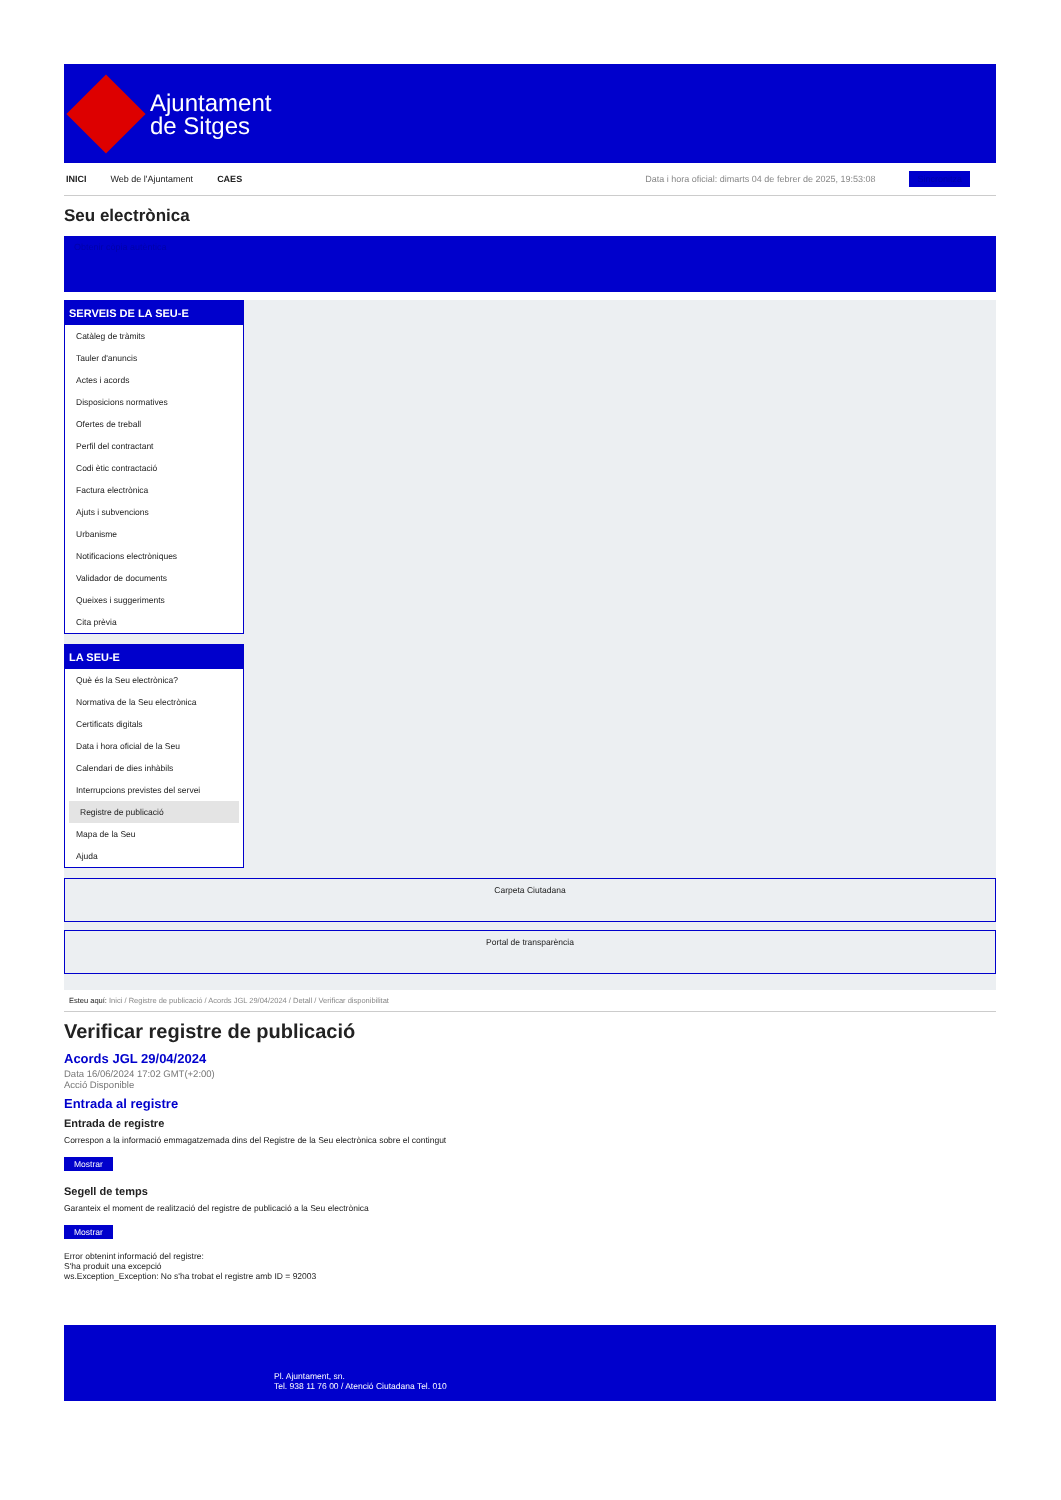Ajuntament
de Sitges
INICI Web de l'Ajuntament CAES Data i hora oficial: dimarts 04 de febrer de 2025, 19:53:08 Sincronitza
Seu electrònica
Obtenir còpia autèntica
SERVEIS DE LA SEU-E
Catàleg de tràmits
Tauler d'anuncis
Actes i acords
Disposicions normatives
Ofertes de treball
Perfil del contractant
Codi ètic contractació
Factura electrònica
Ajuts i subvencions
Urbanisme
Notificacions electròniques
Validador de documents
Queixes i suggeriments
Cita prèvia
LA SEU-E
Què és la Seu electrònica?
Normativa de la Seu electrònica
Certificats digitals
Data i hora oficial de la Seu
Calendari de dies inhàbils
Interrupcions previstes del servei
Registre de publicació
Mapa de la Seu
Ajuda
Carpeta Ciutadana
Portal de transparència
Esteu aquí: Inici / Registre de publicació / Acords JGL 29/04/2024 / Detall / Verificar disponibilitat
Verificar registre de publicació
Acords JGL 29/04/2024
Data 16/06/2024 17:02 GMT(+2:00)
Acció Disponible
Entrada al registre
Entrada de registre
Correspon a la informació emmagatzemada dins del Registre de la Seu electrònica sobre el contingut
Mostrar
Segell de temps
Garanteix el moment de realització del registre de publicació a la Seu electrònica
Mostrar
Error obtenint informació del registre:
S'ha produit una excepció
ws.Exception_Exception: No s'ha trobat el registre amb ID = 92003
Pl. Ajuntament, sn.
Tel. 938 11 76 00 / Atenció Ciutadana Tel. 010